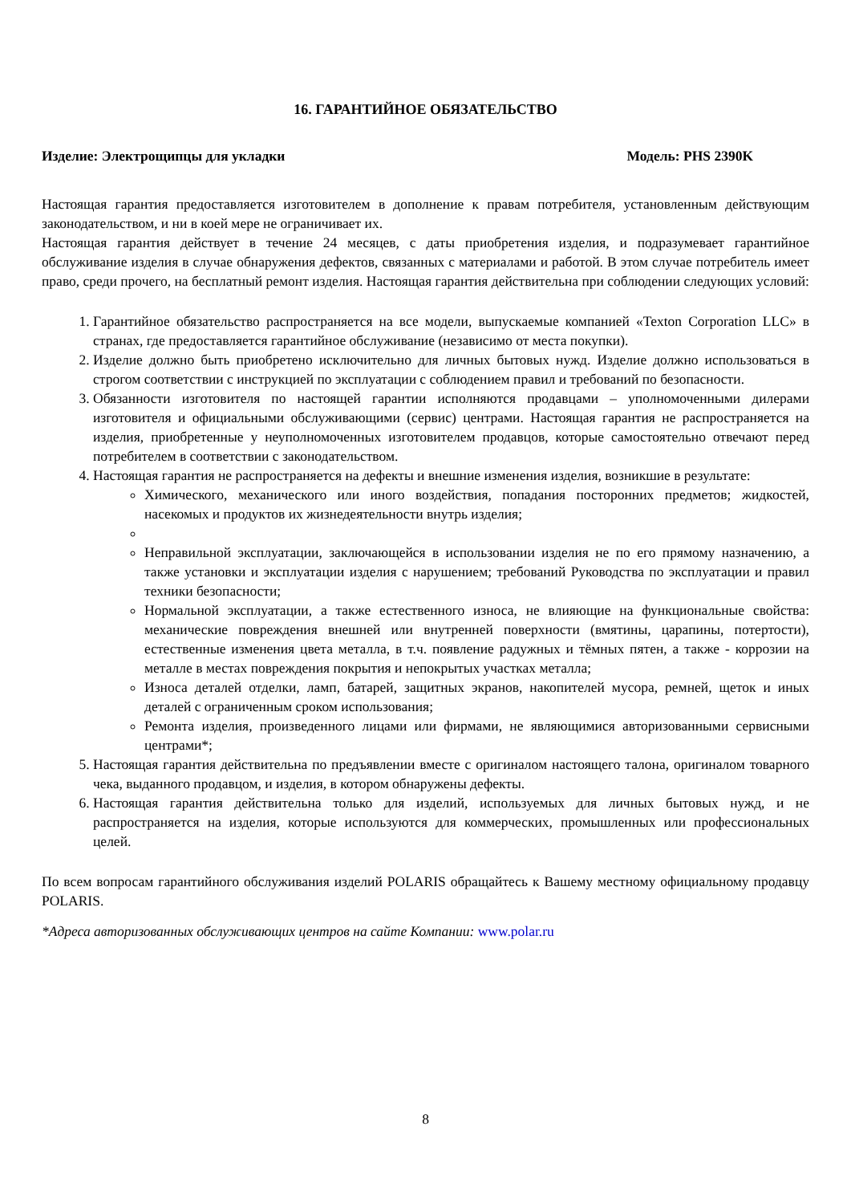16. ГАРАНТИЙНОЕ ОБЯЗАТЕЛЬСТВО
Изделие: Электрощипцы для укладки Модель: PHS 2390K
Настоящая гарантия предоставляется изготовителем в дополнение к правам потребителя, установленным действующим законодательством, и ни в коей мере не ограничивает их.
Настоящая гарантия действует в течение 24 месяцев, с даты приобретения изделия, и подразумевает гарантийное обслуживание изделия в случае обнаружения дефектов, связанных с материалами и работой. В этом случае потребитель имеет право, среди прочего, на бесплатный ремонт изделия. Настоящая гарантия действительна при соблюдении следующих условий:
1. Гарантийное обязательство распространяется на все модели, выпускаемые компанией «Texton Corporation LLC» в странах, где предоставляется гарантийное обслуживание (независимо от места покупки).
2. Изделие должно быть приобретено исключительно для личных бытовых нужд. Изделие должно использоваться в строгом соответствии с инструкцией по эксплуатации с соблюдением правил и требований по безопасности.
3. Обязанности изготовителя по настоящей гарантии исполняются продавцами – уполномоченными дилерами изготовителя и официальными обслуживающими (сервис) центрами. Настоящая гарантия не распространяется на изделия, приобретенные у неуполномоченных изготовителем продавцов, которые самостоятельно отвечают перед потребителем в соответствии с законодательством.
4. Настоящая гарантия не распространяется на дефекты и внешние изменения изделия, возникшие в результате:
Химического, механического или иного воздействия, попадания посторонних предметов; жидкостей, насекомых и продуктов их жизнедеятельности внутрь изделия;
Неправильной эксплуатации, заключающейся в использовании изделия не по его прямому назначению, а также установки и эксплуатации изделия с нарушением; требований Руководства по эксплуатации и правил техники безопасности;
Нормальной эксплуатации, а также естественного износа, не влияющие на функциональные свойства: механические повреждения внешней или внутренней поверхности (вмятины, царапины, потертости), естественные изменения цвета металла, в т.ч. появление радужных и тёмных пятен, а также - коррозии на металле в местах повреждения покрытия и непокрытых участках металла;
Износа деталей отделки, ламп, батарей, защитных экранов, накопителей мусора, ремней, щеток и иных деталей с ограниченным сроком использования;
Ремонта изделия, произведенного лицами или фирмами, не являющимися авторизованными сервисными центрами*;
5. Настоящая гарантия действительна по предъявлении вместе с оригиналом настоящего талона, оригиналом товарного чека, выданного продавцом, и изделия, в котором обнаружены дефекты.
6. Настоящая гарантия действительна только для изделий, используемых для личных бытовых нужд, и не распространяется на изделия, которые используются для коммерческих, промышленных или профессиональных целей.
По всем вопросам гарантийного обслуживания изделий POLARIS обращайтесь к Вашему местному официальному продавцу POLARIS.
*Адреса авторизованных обслуживающих центров на сайте Компании: www.polar.ru
8